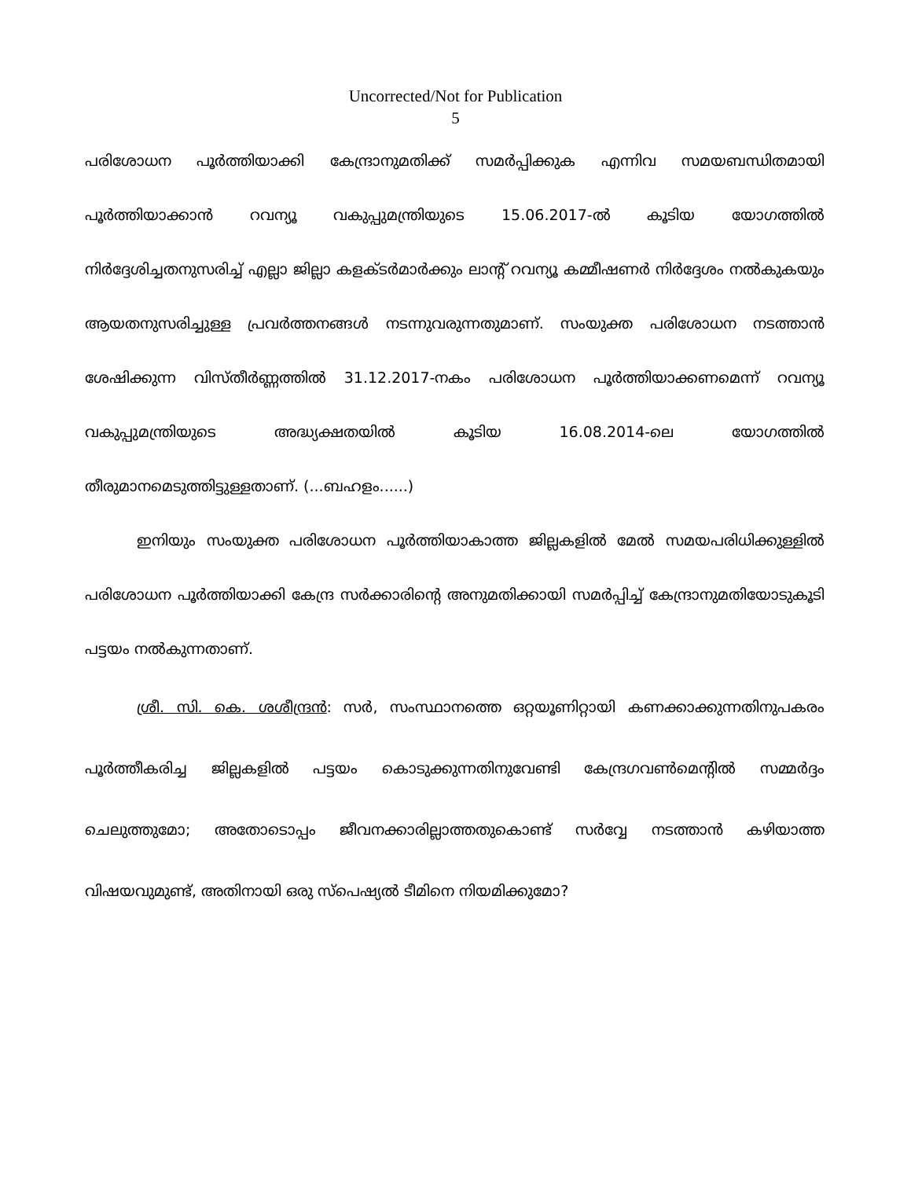Uncorrected/Not for Publication
5
പരിശോധന പൂർത്തിയാക്കി കേന്ദ്രാനുമതിക്ക് സമർപ്പിക്കുക എന്നിവ സമയബന്ധിതമായി പൂർത്തിയാക്കാൻ റവന്യൂ വകുപ്പുമന്ത്രിയുടെ 15.06.2017-ൽ കൂടിയ യോഗത്തിൽ നിർദ്ദേശിച്ചതനുസരിച്ച് എല്ലാ ജില്ലാ കളക്ടർമാർക്കും ലാന്റ് റവന്യൂ കമ്മീഷണർ നിർദ്ദേശം നൽകുകയും ആയതനുസരിച്ചുള്ള പ്രവർത്തനങ്ങൾ നടന്നുവരുന്നതുമാണ്. സംയുക്ത പരിശോധന നടത്താൻ ശേഷിക്കുന്ന വിസ്തീർണ്ണത്തിൽ 31.12.2017-നകം പരിശോധന പൂർത്തിയാക്കണമെന്ന് റവന്യൂ വകുപ്പുമന്ത്രിയുടെ അദ്ധ്യക്ഷതയിൽ കൂടിയ 16.08.2014-ലെ യോഗത്തിൽ
തീരുമാനമെടുത്തിട്ടുള്ളതാണ്. (...ബഹളം......)
ഇനിയും സംയുക്ത പരിശോധന പൂർത്തിയാകാത്ത ജില്ലകളിൽ മേൽ സമയപരിധിക്കുള്ളിൽ പരിശോധന പൂർത്തിയാക്കി കേന്ദ്ര സർക്കാരിന്റെ അനുമതിക്കായി സമർപ്പിച്ച് കേന്ദ്രാനുമതിയോടുകൂടി പട്ടയം നൽകുന്നതാണ്.
ശ്രീ. സി. കെ. ശശീന്ദ്രൻ: സർ, സംസ്ഥാനത്തെ ഒറ്റയൂണിറ്റായി കണക്കാക്കുന്നതിനുപകരം പൂർത്തീകരിച്ച ജില്ലകളിൽ പട്ടയം കൊടുക്കുന്നതിനുവേണ്ടി കേന്ദ്രഗവൺമെന്റിൽ സമ്മർദ്ദം ചെലുത്തുമോ; അതോടൊപ്പം ജീവനക്കാരില്ലാത്തതുകൊണ്ട് സർവ്വേ നടത്താൻ കഴിയാത്ത
വിഷയവുമുണ്ട്, അതിനായി ഒരു സ്പെഷ്യൽ ടീമിനെ നിയമിക്കുമോ?